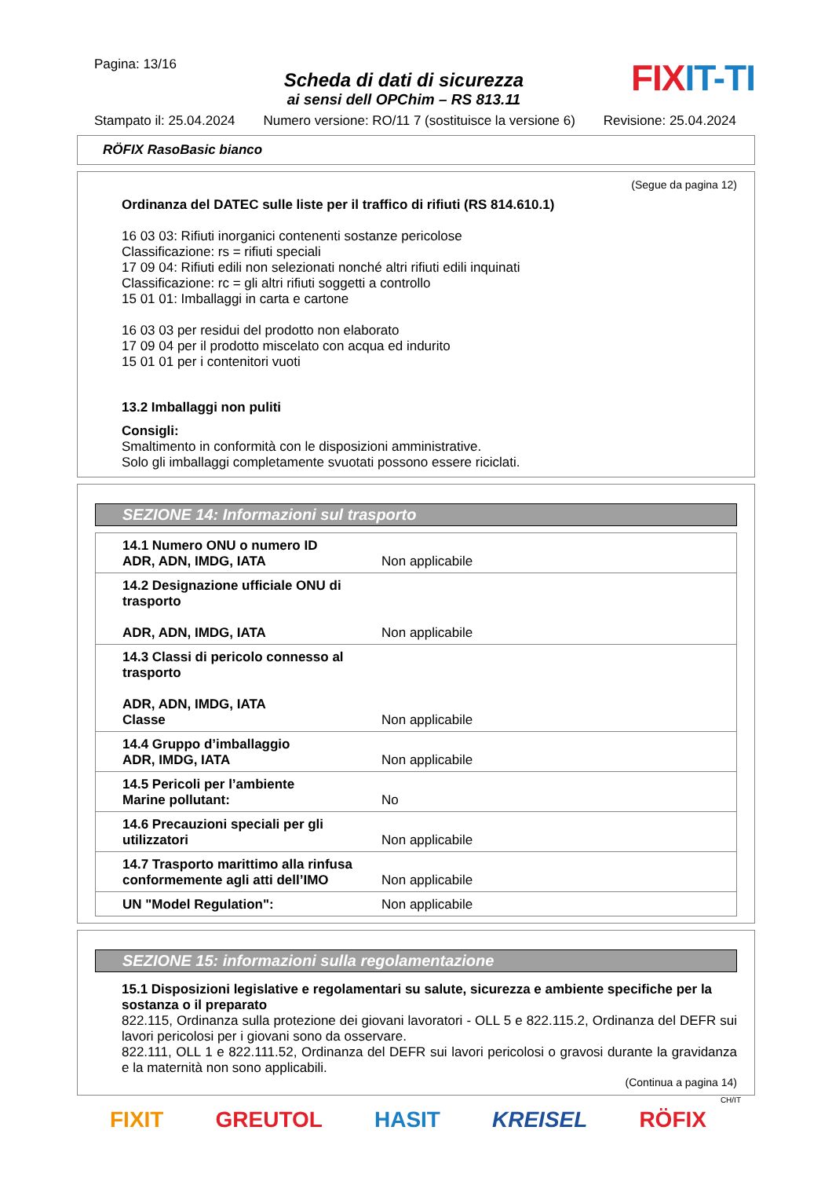Pagina: 13/16
Scheda di dati di sicurezza
ai sensi dell OPChim – RS 813.11
FIXIT-TI
Stampato il: 25.04.2024 Numero versione: RO/11 7 (sostituisce la versione 6) Revisione: 25.04.2024
RÖFIX RasoBasic bianco
(Segue da pagina 12)
Ordinanza del DATEC sulle liste per il traffico di rifiuti (RS 814.610.1)
16 03 03: Rifiuti inorganici contenenti sostanze pericolose
Classificazione: rs = rifiuti speciali
17 09 04: Rifiuti edili non selezionati nonché altri rifiuti edili inquinati
Classificazione: rc = gli altri rifiuti soggetti a controllo
15 01 01: Imballaggi in carta e cartone
16 03 03 per residui del prodotto non elaborato
17 09 04 per il prodotto miscelato con acqua ed indurito
15 01 01 per i contenitori vuoti
13.2 Imballaggi non puliti
Consigli:
Smaltimento in conformità con le disposizioni amministrative.
Solo gli imballaggi completamente svuotati possono essere riciclati.
SEZIONE 14: Informazioni sul trasporto
| 14.1 Numero ONU o numero ID ADR, ADN, IMDG, IATA | Non applicabile |
| 14.2 Designazione ufficiale ONU di trasporto ADR, ADN, IMDG, IATA | Non applicabile |
| 14.3 Classi di pericolo connesso al trasporto ADR, ADN, IMDG, IATA Classe | Non applicabile |
| 14.4 Gruppo d’imballaggio ADR, IMDG, IATA | Non applicabile |
| 14.5 Pericoli per l’ambiente Marine pollutant: | No |
| 14.6 Precauzioni speciali per gli utilizzatori | Non applicabile |
| 14.7 Trasporto marittimo alla rinfusa conformemente agli atti dell’IMO | Non applicabile |
| UN "Model Regulation": | Non applicabile |
SEZIONE 15: informazioni sulla regolamentazione
15.1 Disposizioni legislative e regolamentari su salute, sicurezza e ambiente specifiche per la sostanza o il preparato
822.115, Ordinanza sulla protezione dei giovani lavoratori - OLL 5 e 822.115.2, Ordinanza del DEFR sui lavori pericolosi per i giovani sono da osservare.
822.111, OLL 1 e 822.111.52, Ordinanza del DEFR sui lavori pericolosi o gravosi durante la gravidanza e la maternità non sono applicabili.
(Continua a pagina 14)
CH/IT
FIXIT GREUTOL HASIT KREISEL RÖFIX